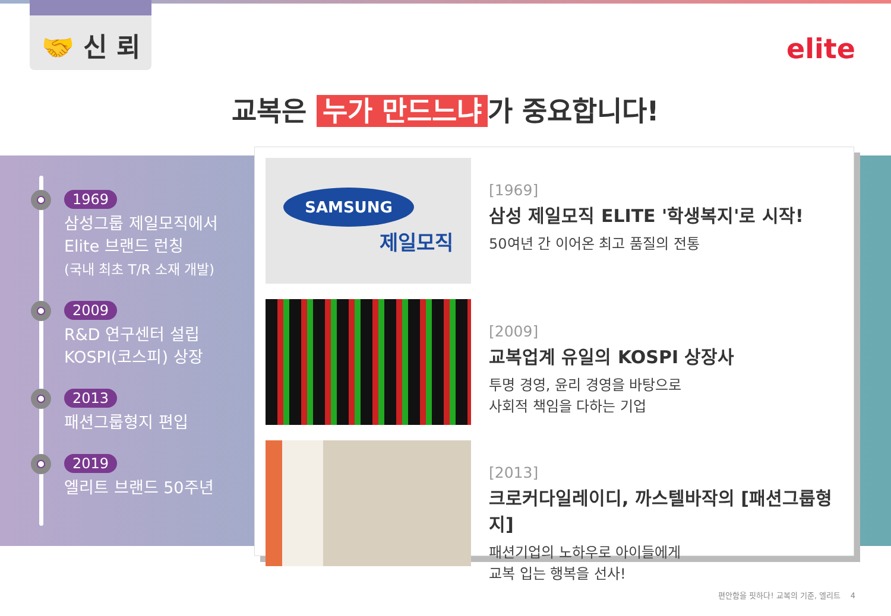🤝 신 뢰
elite
교복은 누가 만드느냐 가 중요합니다!
1969
삼성그룹 제일모직에서
Elite 브랜드 런칭
(국내 최초 T/R 소재 개발)
2009
R&D 연구센터 설립
KOSPI(코스피) 상장
2013
패션그룹형지 편입
2019
엘리트 브랜드 50주년
SAMSUNG
제일모직
[1969]
삼성 제일모직 ELITE '학생복지'로 시작!
50여년 간 이어온 최고 품질의 전통
[2009]
교복업계 유일의 KOSPI 상장사
투명 경영, 윤리 경영을 바탕으로
사회적 책임을 다하는 기업
[2013]
크로커다일레이디, 까스텔바작의 [패션그룹형지]
패션기업의 노하우로 아이들에게
교복 입는 행복을 선사!
편안함을 핏하다! 교복의 기준, 엘리트 4